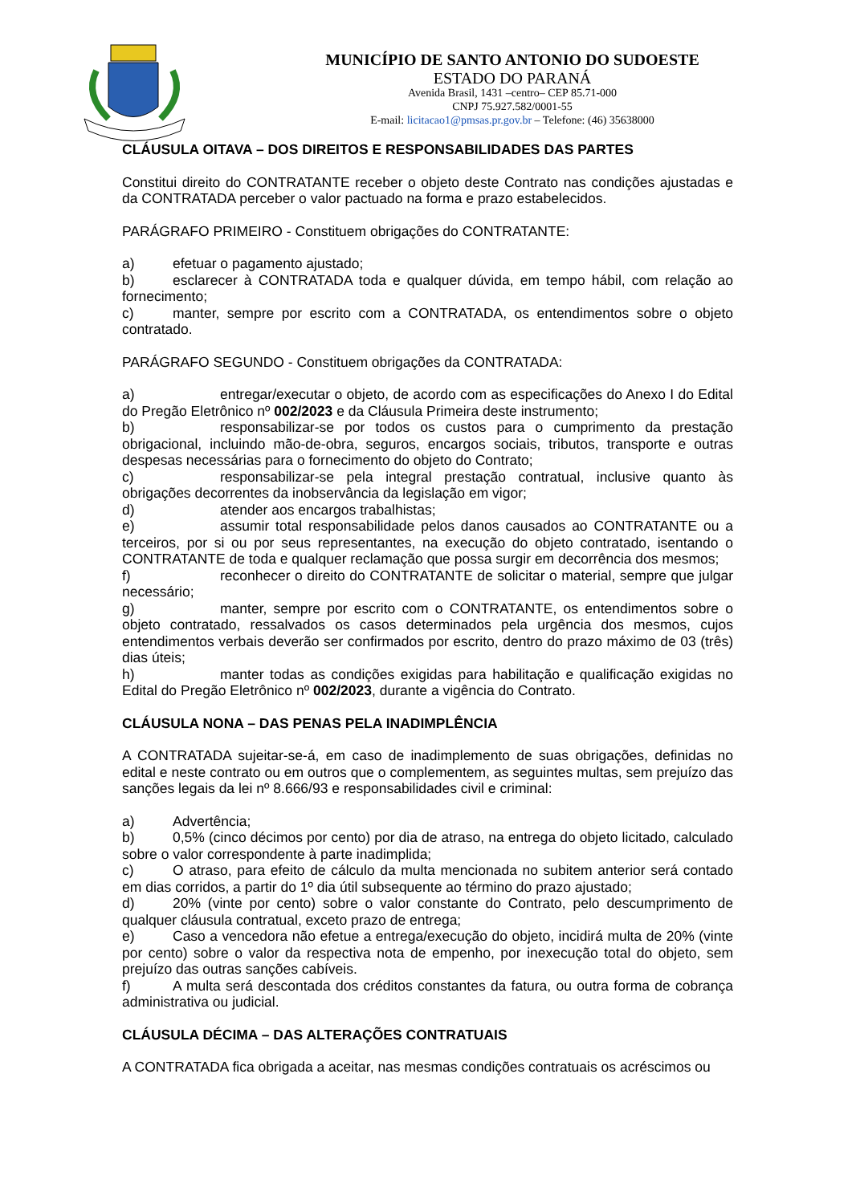MUNICÍPIO DE SANTO ANTONIO DO SUDOESTE
ESTADO DO PARANÁ
Avenida Brasil, 1431 –centro– CEP 85.71-000
CNPJ 75.927.582/0001-55
E-mail: licitacao1@pmsas.pr.gov.br – Telefone: (46) 35638000
CLÁUSULA OITAVA – DOS DIREITOS E RESPONSABILIDADES DAS PARTES
Constitui direito do CONTRATANTE receber o objeto deste Contrato nas condições ajustadas e da CONTRATADA perceber o valor pactuado na forma e prazo estabelecidos.
PARÁGRAFO PRIMEIRO - Constituem obrigações do CONTRATANTE:
a) efetuar o pagamento ajustado;
b) esclarecer à CONTRATADA toda e qualquer dúvida, em tempo hábil, com relação ao fornecimento;
c) manter, sempre por escrito com a CONTRATADA, os entendimentos sobre o objeto contratado.
PARÁGRAFO SEGUNDO - Constituem obrigações da CONTRATADA:
a) entregar/executar o objeto, de acordo com as especificações do Anexo I do Edital do Pregão Eletrônico nº 002/2023 e da Cláusula Primeira deste instrumento;
b) responsabilizar-se por todos os custos para o cumprimento da prestação obrigacional, incluindo mão-de-obra, seguros, encargos sociais, tributos, transporte e outras despesas necessárias para o fornecimento do objeto do Contrato;
c) responsabilizar-se pela integral prestação contratual, inclusive quanto às obrigações decorrentes da inobservância da legislação em vigor;
d) atender aos encargos trabalhistas;
e) assumir total responsabilidade pelos danos causados ao CONTRATANTE ou a terceiros, por si ou por seus representantes, na execução do objeto contratado, isentando o CONTRATANTE de toda e qualquer reclamação que possa surgir em decorrência dos mesmos;
f) reconhecer o direito do CONTRATANTE de solicitar o material, sempre que julgar necessário;
g) manter, sempre por escrito com o CONTRATANTE, os entendimentos sobre o objeto contratado, ressalvados os casos determinados pela urgência dos mesmos, cujos entendimentos verbais deverão ser confirmados por escrito, dentro do prazo máximo de 03 (três) dias úteis;
h) manter todas as condições exigidas para habilitação e qualificação exigidas no Edital do Pregão Eletrônico nº 002/2023, durante a vigência do Contrato.
CLÁUSULA NONA – DAS PENAS PELA INADIMPLÊNCIA
A CONTRATADA sujeitar-se-á, em caso de inadimplemento de suas obrigações, definidas no edital e neste contrato ou em outros que o complementem, as seguintes multas, sem prejuízo das sanções legais da lei nº 8.666/93 e responsabilidades civil e criminal:
a) Advertência;
b) 0,5% (cinco décimos por cento) por dia de atraso, na entrega do objeto licitado, calculado sobre o valor correspondente à parte inadimplida;
c) O atraso, para efeito de cálculo da multa mencionada no subitem anterior será contado em dias corridos, a partir do 1º dia útil subsequente ao término do prazo ajustado;
d) 20% (vinte por cento) sobre o valor constante do Contrato, pelo descumprimento de qualquer cláusula contratual, exceto prazo de entrega;
e) Caso a vencedora não efetue a entrega/execução do objeto, incidirá multa de 20% (vinte por cento) sobre o valor da respectiva nota de empenho, por inexecução total do objeto, sem prejuízo das outras sanções cabíveis.
f) A multa será descontada dos créditos constantes da fatura, ou outra forma de cobrança administrativa ou judicial.
CLÁUSULA DÉCIMA – DAS ALTERAÇÕES CONTRATUAIS
A CONTRATADA fica obrigada a aceitar, nas mesmas condições contratuais os acréscimos ou